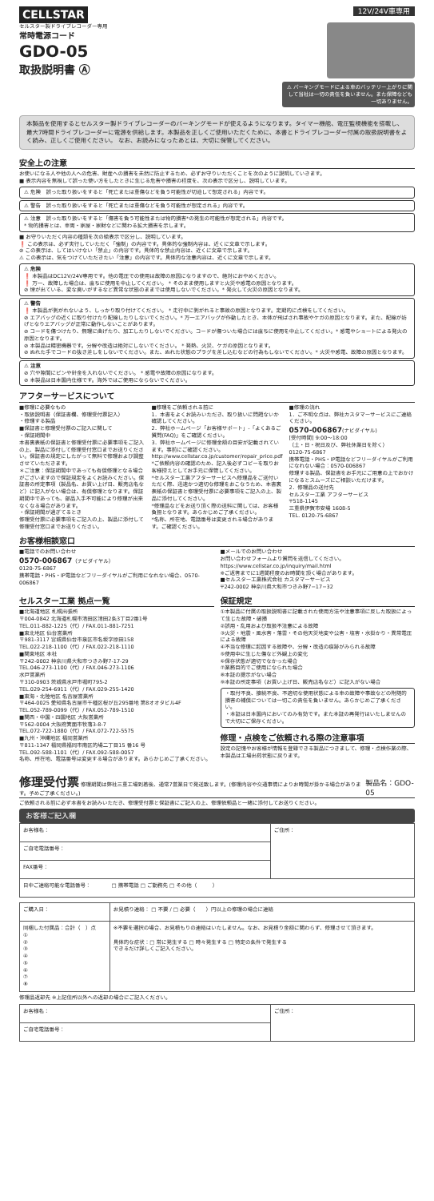CELLSTAR
セルスター製ドライブレコーダー専用
常時電源コード
GDO-05
取扱説明書 Ⓐ
12V/24V車専用
⚠ パーキングモードによる車のバッテリー上がりに関して当社は一切の責任を負いません。また保障なども一切ありません。
本製品を使用するとセルスター製ドライブレコーダーのパーキングモードが使えるようになります。タイマー機能、電圧監視機能を搭載し、最大7時間ドライブレコーダーに電源を供給します。本製品を正しくご使用いただくために、本書とドライブレコーダー付属の取扱説明書をよく読み、正しくご使用ください。 なお、お読みになったあとは、大切に保管してください。
安全上の注意
お使いになる人や他の人への危害、財産への損害を未然に防止するため、必ずお守りいただくことを次のように説明していきます。
■ 表示内容を無視して誤った使い方をしたときに生じる危害や損害の程度を、次の表示で区分し、説明しています。
⚠ 危険　誤った取り扱いをすると「死亡または重傷などを負う可能性が切迫して想定される」内容です。
⚠ 警告　誤った取り扱いをすると「死亡または重傷などを負う可能性が想定される」内容です。
⚠ 注意　誤った取り扱いをすると「傷害を負う可能性または物的損害*の発生の可能性が想定される」内容です。
* 物的損害とは、車両・家屋・家財などに関わる拡大損害を示します。
■ お守りいただく内容の種類を次の絵表示で区分し、説明しています。
❗ この表示は、必ず実行していただく「強制」の内容です。具体的な強制内容は、近くに文章で示します。
⊘ この表示は、してはいけない「禁止」の内容です。具体的な禁止内容は、近くに文章で示します。
⚠ この表示は、気をつけていただきたい「注意」の内容です。具体的な注意内容は、近くに文章で示します。
⚠ 危険
❗ 本製品はDC12V/24V専用です。他の電圧での使用は故障の原因になりますので、絶対におやめください。
❗ 万一、故障した場合は、直ちに使用を中止してください。 * そのまま使用しますと火災や感電の原因となります。
⊘ 煙が出ている、変な臭いがするなど異常な状態のままでは使用しないでください。* 発火して火災の原因となります。
⚠ 警告
❗ 本製品が剥がれないよう、しっかり取り付けてください。 * 走行中に剥がれると事故の原因となります。定期的に点検をしてください。
⊘ エアバッグの近くに取り付けたり配線したりしないでください。* 万一エアバッグが作動したとき、本体が飛ばされ事故やケガの原因となります。また、配線が妨げとなりエアバッグが正常に動作しないことがあります。
⊘ コードを傷つけたり、無理に曲げたり、加工したりしないでください。コードが傷ついた場合には直ちに使用を中止してください。* 感電やショートによる発火の原因となります。
⊘ 本製品は精密機器です。分解や改造は絶対にしないでください。 * 発熱、火災、ケガの原因となります。
⊘ ぬれた手でコードの抜き差しをしないでください。また、ぬれた状態のプラグを差し込むなどの行為もしないでください。* 火災や感電、故障の原因となります。
⚠ 注意
⊘ 穴や隙間にピンや針金を入れないでください。 * 感電や故障の原因になります。
⊘ 本製品は日本国内仕様です。海外ではご使用にならないでください。
アフターサービスについて
■修理に必要なもの
・取扱説明書（保証書欄、修理受付票記入）
・修理する製品
■保証書と修理受付票のご記入に関して
・保証期間中
本書裏表紙の保証書と修理受付票に必要事項をご記入の上、製品に添付して修理受付窓口までお送りください。保証書の規定にしたがって無料で修理および調整させていただきます。
＊ご注意：保証期間中であっても有償修理となる場合がございますので保証規定をよくお読みください。保証書の所定事項（製品名、お買い上げ日、販売店名など）に記入がない場合は、有償修理となります。保証期間中であっても、部品入手不可能により修理が出来なくなる場合があります。
・保証期間が過ぎてるとき
修理受付票に必要事項をご記入の上、製品に添付して修理受付窓口までお送りください。
■修理をご依頼される前に
1．本書をよくお読みいただき、取り扱いに問題ないか確認してください。
2．弊社ホームページ「お客様サポート」-「よくあるご質問(FAQ)」をご確認ください。
3．弊社ホームページに修理金額の目安が記載されています。事前にご確認ください。
http://www.cellstar.co.jp/customer/repair_price.pdf
*ご依頼内容の確認のため、記入後必ずコピーを取りお客様控えとしてお手元に保管してください。
*セルスター工業アフターサービスへ修理品をご送付いただく際、迅速かつ適切な修理をおこなうため、本書裏表紙の保証書と修理受付票に必要事項をご記入の上、製品に添付してください。
*修理品などをお送り頂く際の送料に関しては、お客様負担となります。あらかじめご了承ください。
*名称、所在地、電話番号は変更される場合があります。ご確認ください。
■修理の流れ
1．ご不明な点は、弊社カスタマーサービスにご連絡ください。
0570-006867(ナビダイヤル)
[受付時間] 9:00〜18:00
（土・日・祝日及び、弊社休業日を除く）
0120-75-6867
携帯電話・PHS・IP電話などフリーダイヤルがご利用になれない場合：0570-006867
修理する製品、保証書をお手元にご用意の上でおかけになるとスムーズにご相談いただけます。
2．修理品の送付先
セルスター工業 アフターサービス
〒518-1145
三重県伊賀市安場 1608-5
TEL. 0120-75-6867
お客様相談窓口
■電話でのお問い合わせ
0570-006867（ナビダイヤル）
0120-75-6867
携帯電話・PHS・IP電話などフリーダイヤルがご利用になれない場合、0570-006867
■メールでのお問い合わせ
お問い合わせフォームより質問を送信してください。
https://www.cellstar.co.jp/inquiry/mail.html
※ご返答までに1週間程度のお時間を頂く場合があります。
■セルスター工業株式会社 カスタマーサービス
〒242-0002 神奈川県大和市つきみ野7−17−32
セルスター工業 拠点一覧
■北海道地区 札幌出張所
〒004-0842 北海道札幌市清田区清田2条3丁目2番1号
TEL.011-882-1225（代）/ FAX.011-881-7251
■東北地区 仙台営業所
〒981-3117 宮城県仙台市泉区市名坂字原田158
TEL.022-218-1100（代）/ FAX.022-218-1110
■関東地区 本社
〒242-0002 神奈川県大和市つきみ野7-17-29
TEL.046-273-1100（代）/ FAX.046-273-1106
水戸営業所
〒310-0903 茨城県水戸市堀町795-2
TEL.029-254-6911（代）/ FAX.029-255-1420
■東海・北陸地区 名古屋営業所
〒464-0025 愛知県名古屋市千種区桜が丘295番地 第8オオタビル4F
TEL.052-789-0099（代）/ FAX.052-789-1510
■関西・中国・四国地区 大阪営業所
〒562-0004 大阪府箕面市牧落3-8-7
TEL.072-722-1880（代）/ FAX.072-722-5575
■九州・沖縄地区 福岡営業所
〒811-1347 福岡県福岡市南区的場二丁目15 番16 号
TEL.092-588-1101（代）/ FAX.092-588-0057
名称、所在地、電話番号は変更する場合があります。あらかじめご了承ください。
保証規定
①本製品に付属の取扱説明書に記載された使用方法や注意事項に反した取扱によって生じた故障・破損
②誤用・乱用および取扱不注意による故障
③火災・地震・風水害・落雷・その他天災地変や公害・塩害・水掛かり・異常電圧による故障
④不当な修理に起因する故障や、分解・改造の痕跡がみられる故障
⑤使用中に生じた傷など外観上の変化
⑥保存状態が適切でなかった場合
⑦業務目的でご使用になられた場合
⑧本証の提示がない場合
⑨本証の所定事項（お買い上げ日、販売店名など）に記入がない場合
・取付不良、接続不良、不適切な使用状態による車の故障や事故などの附随的損害の補償については一切この責任を負いません。あらかじめご了承ください。
・本証は日本国内においてのみ有効です。また本証の再発行はいたしませんので大切にご保存ください。
修理・点検をご依頼される際の注意事項
設定の記憶やお客様が情報を登録できる製品につきまして、修理・点検作業の際、本製品は工場出荷状態に戻ります。
修理受付票 修理期間は弊社三重工場到着後、通常7営業日で発送致します。(修理内容や交通事情によりお時間が掛かる場合があります。予めご了承ください。)
製品名：GDO-05
ご依頼される前に必ず本書をお読みいただき、修理受付票と保証書にご記入の上、修理依頼品と一緒に添付してお送りください。
お客様ご記入欄
| お客様名： | ご住所： |
| ご自宅電話番号： | |
| FAX番号： | |
| 日中ご連絡可能な電話番号： □ 携帯電話 □ ご勤務先 □ その他（ ） | |
| ご購入日： | お見積り連絡： □ 不要 / □ 必要（ ）円以上の修理の場合に連絡 |
| 同梱した付属品：合計（ ）点 ① ② ③ ④ ⑤ ⑥ ⑦ ⑧ | ※不要を選択の場合、お見積もりの連絡はいたしません。なお、お見積り金額に関わらず、修理させて頂きます。 具体的な症状：□ 常に発生する □ 時々発生する □ 特定の条件で発生する できるだけ詳しくご記入ください。 |
修理品返却先 ※上記住所以外への返却の場合にご記入ください。
| お客様名： | ご住所： |
| ご自宅電話番号： | |